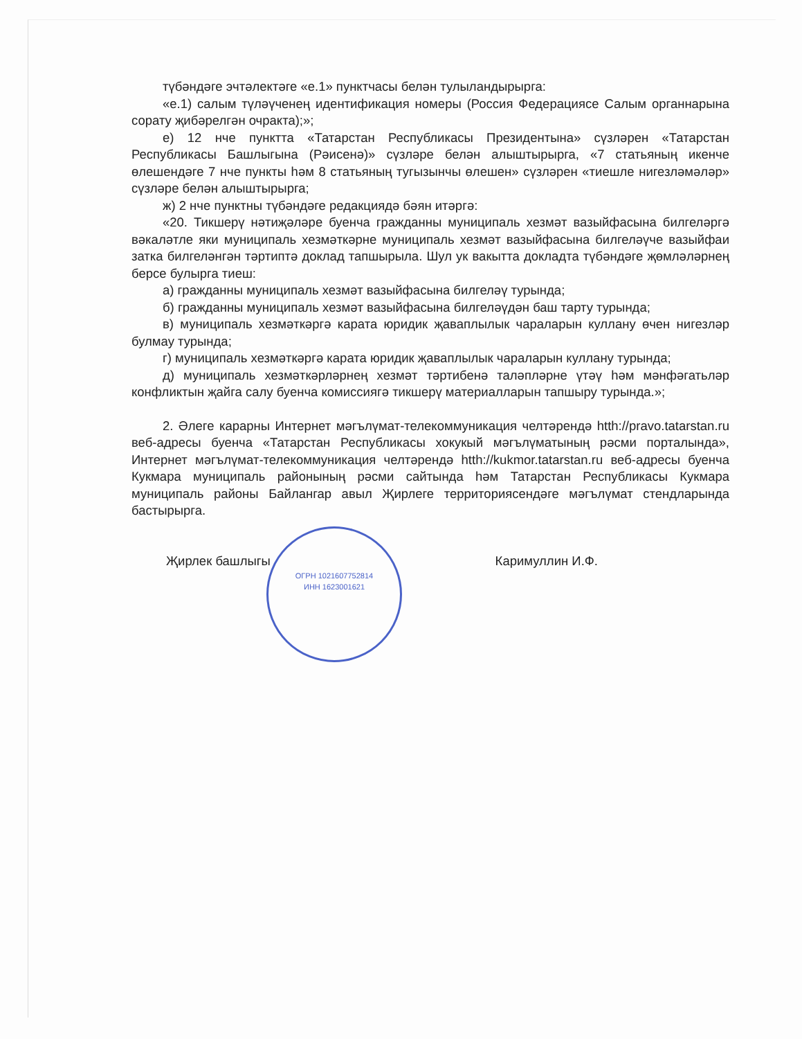түбәндәге эчтәлектәге «е.1» пунктчасы белән тулыландырырга:
«е.1) салым түләүченең идентификация номеры (Россия Федерациясе Салым органнарына сорату җибәрелгән очракта);»;
е) 12 нче пунктта «Татарстан Республикасы Президентына» сүзләрен «Татарстан Республикасы Башлыгына (Рәисенә)» сүзләре белән алыштырырга, «7 статьяның икенче өлешендәге 7 нче пункты һәм 8 статьяның тугызынчы өлешен» сүзләрен «тиешле нигезләмәләр» сүзләре белән алыштырырга;
ж) 2 нче пунктны түбәндәге редакциядә бәян итәргә:
«20. Тикшерү нәтиҗәләре буенча гражданны муниципаль хезмәт вазыйфасына билгеләргә вәкаләтле яки муниципаль хезмәткәрне муниципаль хезмәт вазыйфасына билгеләүче вазыйфаи затка билгеләнгән тәртиптә доклад тапшырыла. Шул ук вакытта докладта түбәндәге җөмләләрнең берсе булырга тиеш:
а) гражданны муниципаль хезмәт вазыйфасына билгеләү турында;
б) гражданны муниципаль хезмәт вазыйфасына билгеләүдән баш тарту турында;
в) муниципаль хезмәткәргә карата юридик җаваплылык чараларын куллану өчен нигезләр булмау турында;
г) муниципаль хезмәткәргә карата юридик җаваплылык чараларын куллану турында;
д) муниципаль хезмәткәрләрнең хезмәт тәртибенә таләпләрне үтәү һәм мәнфәгатьләр конфликтын җайга салу буенча комиссиягә тикшерү материалларын тапшыру турында.»;
2. Әлеге карарны Интернет мәгълүмат-телекоммуникация челтәрендә htth://pravo.tatarstan.ru веб-адресы буенча «Татарстан Республикасы хокукый мәгълүматының рәсми порталында», Интернет мәгълүмат-телекоммуникация челтәрендә htth://kukmor.tatarstan.ru веб-адресы буенча Кукмара муниципаль районының рәсми сайтында һәм Татарстан Республикасы Кукмара муниципаль районы Байлангар авыл Җирлеге территориясендәге мәгълүмат стендларында бастырырга.
Җирлек башлыгы Каримуллин И.Ф.
ОГРН 1021607752814
ИНН 1623001621